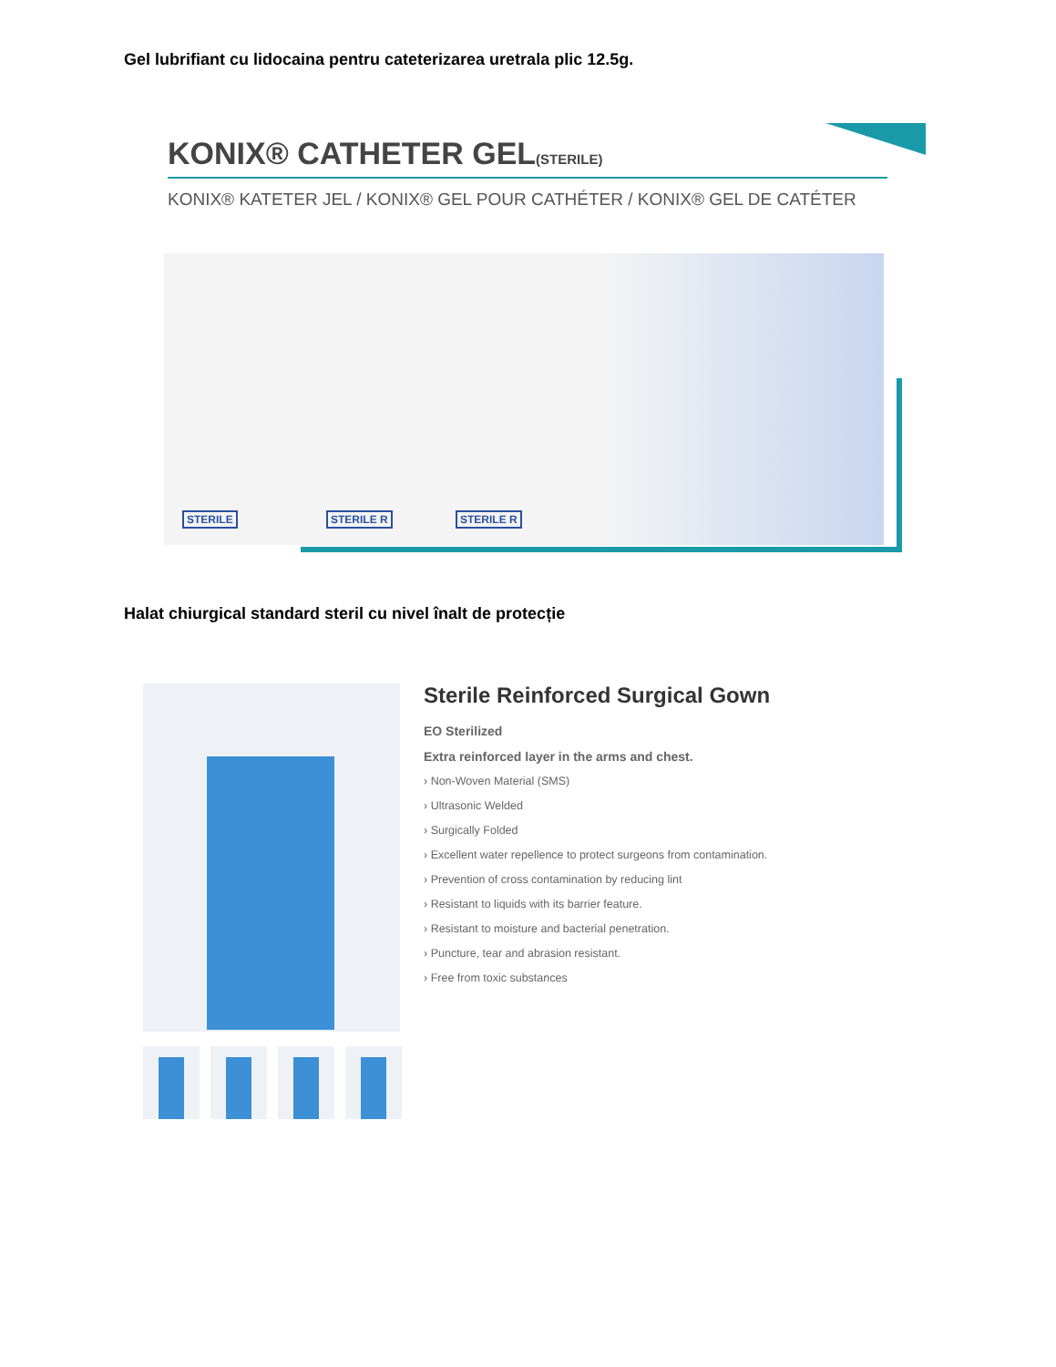Gel lubrifiant cu lidocaina pentru cateterizarea uretrala plic 12.5g.
KONIX® CATHETER GEL(STERILE)
KONIX® KATETER JEL / KONIX® GEL POUR CATHÉTER / KONIX® GEL DE CATÉTER
STERILE STERILE R STERILE R
Halat chiurgical standard steril cu nivel înalt de protecție
Sterile Reinforced Surgical Gown
EO Sterilized
Extra reinforced layer in the arms and chest.
› Non-Woven Material (SMS)
› Ultrasonic Welded
› Surgically Folded
› Excellent water repellence to protect surgeons from contamination.
› Prevention of cross contamination by reducing lint
› Resistant to liquids with its barrier feature.
› Resistant to moisture and bacterial penetration.
› Puncture, tear and abrasion resistant.
› Free from toxic substances